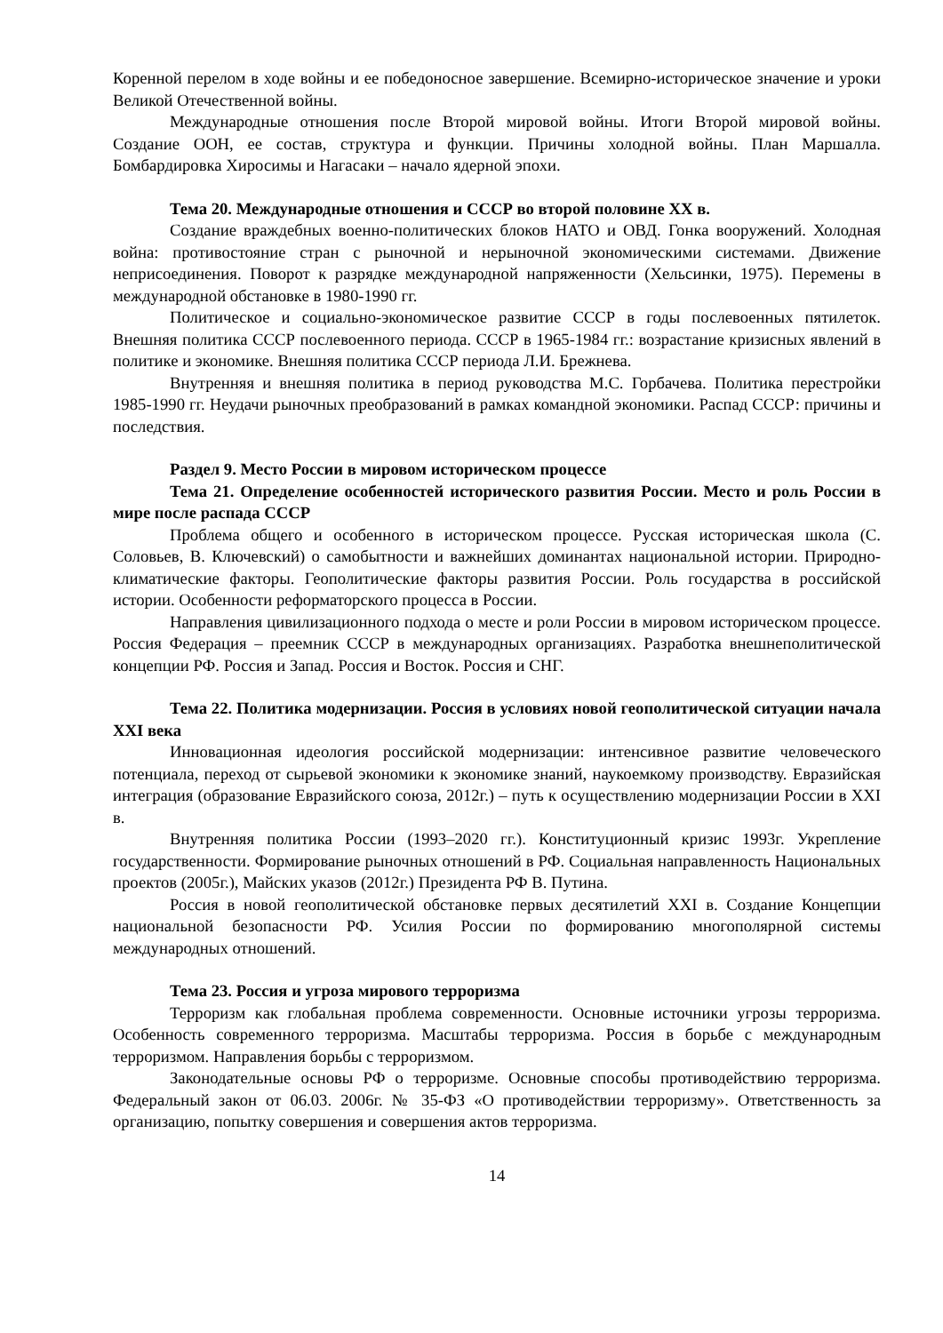Коренной перелом в ходе войны и ее победоносное завершение. Всемирно-историческое значение и уроки Великой Отечественной войны.
Международные отношения после Второй мировой войны. Итоги Второй мировой войны. Создание ООН, ее состав, структура и функции. Причины холодной войны. План Маршалла. Бомбардировка Хиросимы и Нагасаки – начало ядерной эпохи.
Тема 20. Международные отношения и СССР во второй половине XX в.
Создание враждебных военно-политических блоков НАТО и ОВД. Гонка вооружений. Холодная война: противостояние стран с рыночной и нерыночной экономическими системами. Движение неприсоединения. Поворот к разрядке международной напряженности (Хельсинки, 1975). Перемены в международной обстановке в 1980-1990 гг.
Политическое и социально-экономическое развитие СССР в годы послевоенных пятилеток. Внешняя политика СССР послевоенного периода. СССР в 1965-1984 гг.: возрастание кризисных явлений в политике и экономике. Внешняя политика СССР периода Л.И. Брежнева.
Внутренняя и внешняя политика в период руководства М.С. Горбачева. Политика перестройки 1985-1990 гг. Неудачи рыночных преобразований в рамках командной экономики. Распад СССР: причины и последствия.
Раздел 9. Место России в мировом историческом процессе
Тема 21. Определение особенностей исторического развития России. Место и роль России в мире после распада СССР
Проблема общего и особенного в историческом процессе. Русская историческая школа (С. Соловьев, В. Ключевский) о самобытности и важнейших доминантах национальной истории. Природно-климатические факторы. Геополитические факторы развития России. Роль государства в российской истории. Особенности реформаторского процесса в России.
Направления цивилизационного подхода о месте и роли России в мировом историческом процессе. Россия Федерация – преемник СССР в международных организациях. Разработка внешнеполитической концепции РФ. Россия и Запад. Россия и Восток. Россия и СНГ.
Тема 22. Политика модернизации. Россия в условиях новой геополитической ситуации начала XXI века
Инновационная идеология российской модернизации: интенсивное развитие человеческого потенциала, переход от сырьевой экономики к экономике знаний, наукоемкому производству. Евразийская интеграция (образование Евразийского союза, 2012г.) – путь к осуществлению модернизации России в XXI в.
Внутренняя политика России (1993–2020 гг.). Конституционный кризис 1993г. Укрепление государственности. Формирование рыночных отношений в РФ. Социальная направленность Национальных проектов (2005г.), Майских указов (2012г.) Президента РФ В. Путина.
Россия в новой геополитической обстановке первых десятилетий XXI в. Создание Концепции национальной безопасности РФ. Усилия России по формированию многополярной системы международных отношений.
Тема 23. Россия и угроза мирового терроризма
Терроризм как глобальная проблема современности. Основные источники угрозы терроризма. Особенность современного терроризма. Масштабы терроризма. Россия в борьбе с международным терроризмом. Направления борьбы с терроризмом.
Законодательные основы РФ о терроризме. Основные способы противодействию терроризма. Федеральный закон от 06.03. 2006г. № 35-ФЗ «О противодействии терроризму». Ответственность за организацию, попытку совершения и совершения актов терроризма.
14